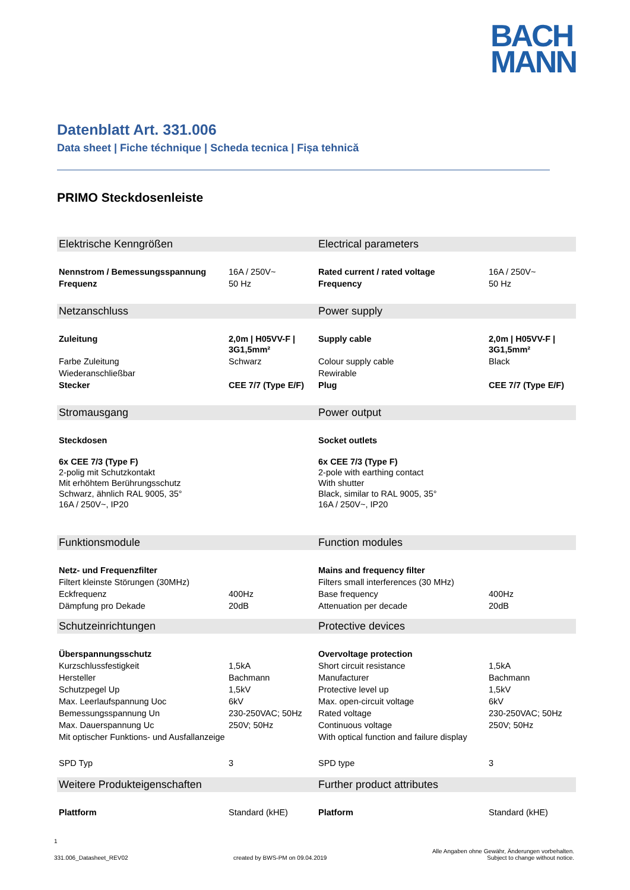BACH
MANN
Datenblatt Art. 331.006
Data sheet | Fiche téchnique | Scheda tecnica | Fișa tehnică
PRIMO Steckdosenleiste
| Elektrische Kenngrößen | | Electrical parameters | |
| Nennstrom / Bemessungsspannung | 16A / 250V~ | Rated current / rated voltage | 16A / 250V~ |
| Frequenz | 50 Hz | Frequency | 50 Hz |
| Netzanschluss | | Power supply | |
| Zuleitung | 2,0m / H05VV-F / 3G1,5mm² | Supply cable | 2,0m / H05VV-F / 3G1,5mm² |
| Farbe Zuleitung | Schwarz | Colour supply cable | Black |
| Wiederanschließbar | | Rewirable | |
| Stecker | CEE 7/7 (Type E/F) | Plug | CEE 7/7 (Type E/F) |
| Stromausgang | | Power output | |
| Steckdosen 6x CEE 7/3 (Type F) 2-polig mit Schutzkontakt Mit erhöhtem Berührungsschutz Schwarz, ähnlich RAL 9005, 35° 16A / 250V~, IP20 | | Socket outlets 6x CEE 7/3 (Type F) 2-pole with earthing contact With shutter Black, similar to RAL 9005, 35° 16A / 250V~, IP20 | |
| Funktionsmodule | | Function modules | |
| Netz- und Frequenzfilter | | Mains and frequency filter | |
| Filtert kleinste Störungen (30MHz) | | Filters small interferences (30 MHz) | |
| Eckfrequenz | 400Hz | Base frequency | 400Hz |
| Dämpfung pro Dekade | 20dB | Attenuation per decade | 20dB |
| Schutzeinrichtungen | | Protective devices | |
| Überspannungsschutz | | Overvoltage protection | |
| Kurzschlussfestigkeit | 1,5kA | Short circuit resistance | 1,5kA |
| Hersteller | Bachmann | Manufacturer | Bachmann |
| Schutzpegel Up | 1,5kV | Protective level up | 1,5kV |
| Max. Leerlaufspannung Uoc | 6kV | Max. open-circuit voltage | 6kV |
| Bemessungsspannung Un | 230-250VAC; 50Hz | Rated voltage | 230-250VAC; 50Hz |
| Max. Dauerspannung Uc | 250V; 50Hz | Continuous voltage | 250V; 50Hz |
| Mit optischer Funktions- und Ausfallanzeige | | With optical function and failure display | |
| SPD Typ | 3 | SPD type | 3 |
| Weitere Produkteigenschaften | | Further product attributes | |
| Plattform | Standard (kHE) | Platform | Standard (kHE) |
1
331.006_Datasheet_REV02 created by BWS-PM on 09.04.2019 Alle Angaben ohne Gewähr, Änderungen vorbehalten.
Subject to change without notice.